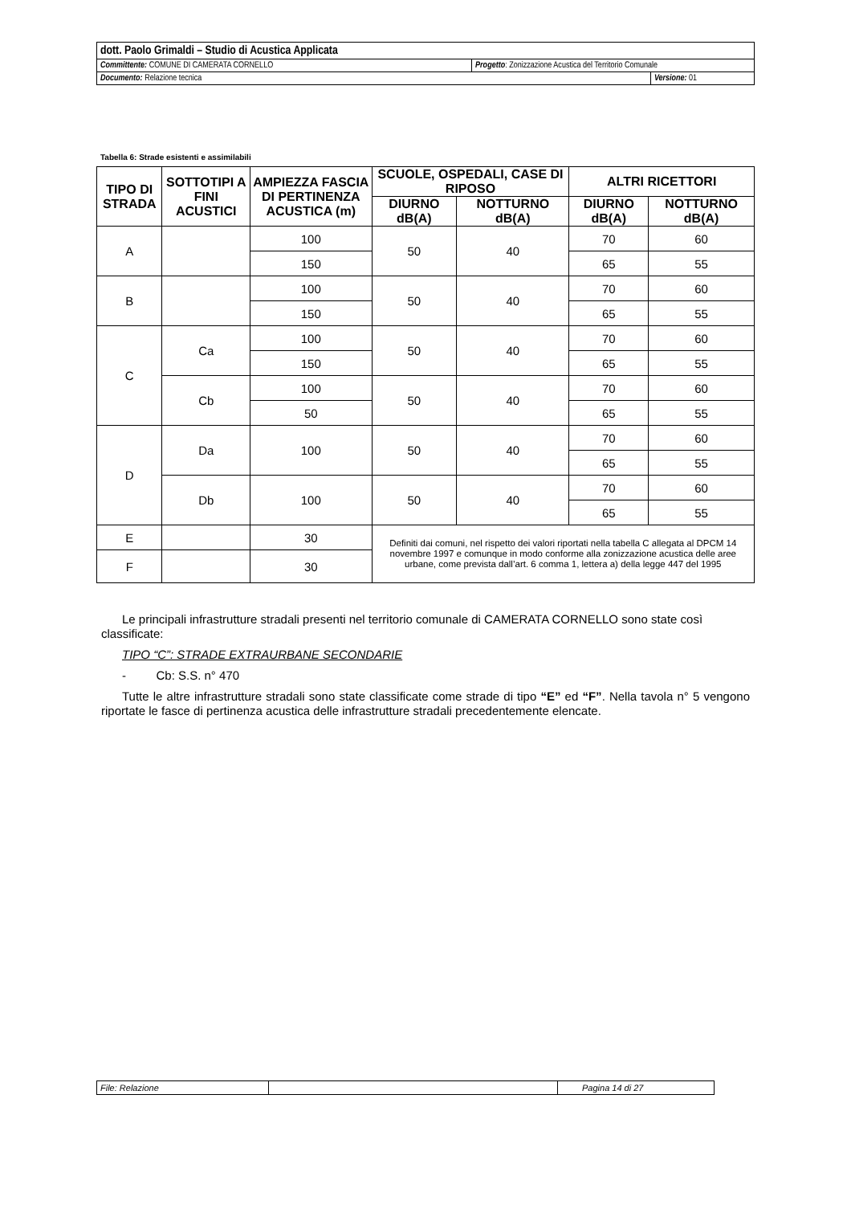| dott. Paolo Grimaldi – Studio di Acustica Applicata | | |
| Committente: COMUNE DI CAMERATA CORNELLO | Progetto : Zonizzazione Acustica del Territorio Comunale | |
| Documento: Relazione tecnica | | Versione: 01 |
Tabella 6: Strade esistenti e assimilabili
| TIPO DI STRADA | SOTTOTIPI A FINI ACUSTICI | AMPIEZZA FASCIA DI PERTINENZA ACUSTICA (m) | SCUOLE, OSPEDALI, CASE DI RIPOSO | | ALTRI RICETTORI | |
| --- | --- | --- | --- | --- | --- | --- |
| | | | DIURNO dB(A) | NOTTURNO dB(A) | DIURNO dB(A) | NOTTURNO dB(A) |
| A | | 100 | 50 | 40 | 70 | 60 |
| | | 150 | | | 65 | 55 |
| B | | 100 | 50 | 40 | 70 | 60 |
| | | 150 | | | 65 | 55 |
| C | Ca | 100 | 50 | 40 | 70 | 60 |
| | | 150 | | | 65 | 55 |
| | Cb | 100 | 50 | 40 | 70 | 60 |
| | | 50 | | | 65 | 55 |
| D | Da | 100 | 50 | 40 | 70 | 60 |
| | | | | | 65 | 55 |
| | Db | 100 | 50 | 40 | 70 | 60 |
| | | | | | 65 | 55 |
| E | | 30 | Definiti dai comuni, nel rispetto dei valori riportati nella tabella C allegata al DPCM 14 novembre 1997 e comunque in modo conforme alla zonizzazione acustica delle aree urbane, come prevista dall’art. 6 comma 1, lettera a) della legge 447 del 1995 | | | |
| F | | 30 | | | | |
Le principali infrastrutture stradali presenti nel territorio comunale di CAMERATA CORNELLO sono state così classificate:
TIPO “C”: STRADE EXTRAURBANE SECONDARIE
- Cb: S.S. n° 470
Tutte le altre infrastrutture stradali sono state classificate come strade di tipo “E” ed “F”. Nella tavola n° 5 vengono riportate le fasce di pertinenza acustica delle infrastrutture stradali precedentemente elencate.
| File: Relazione | | Pagina 14 di 27 |